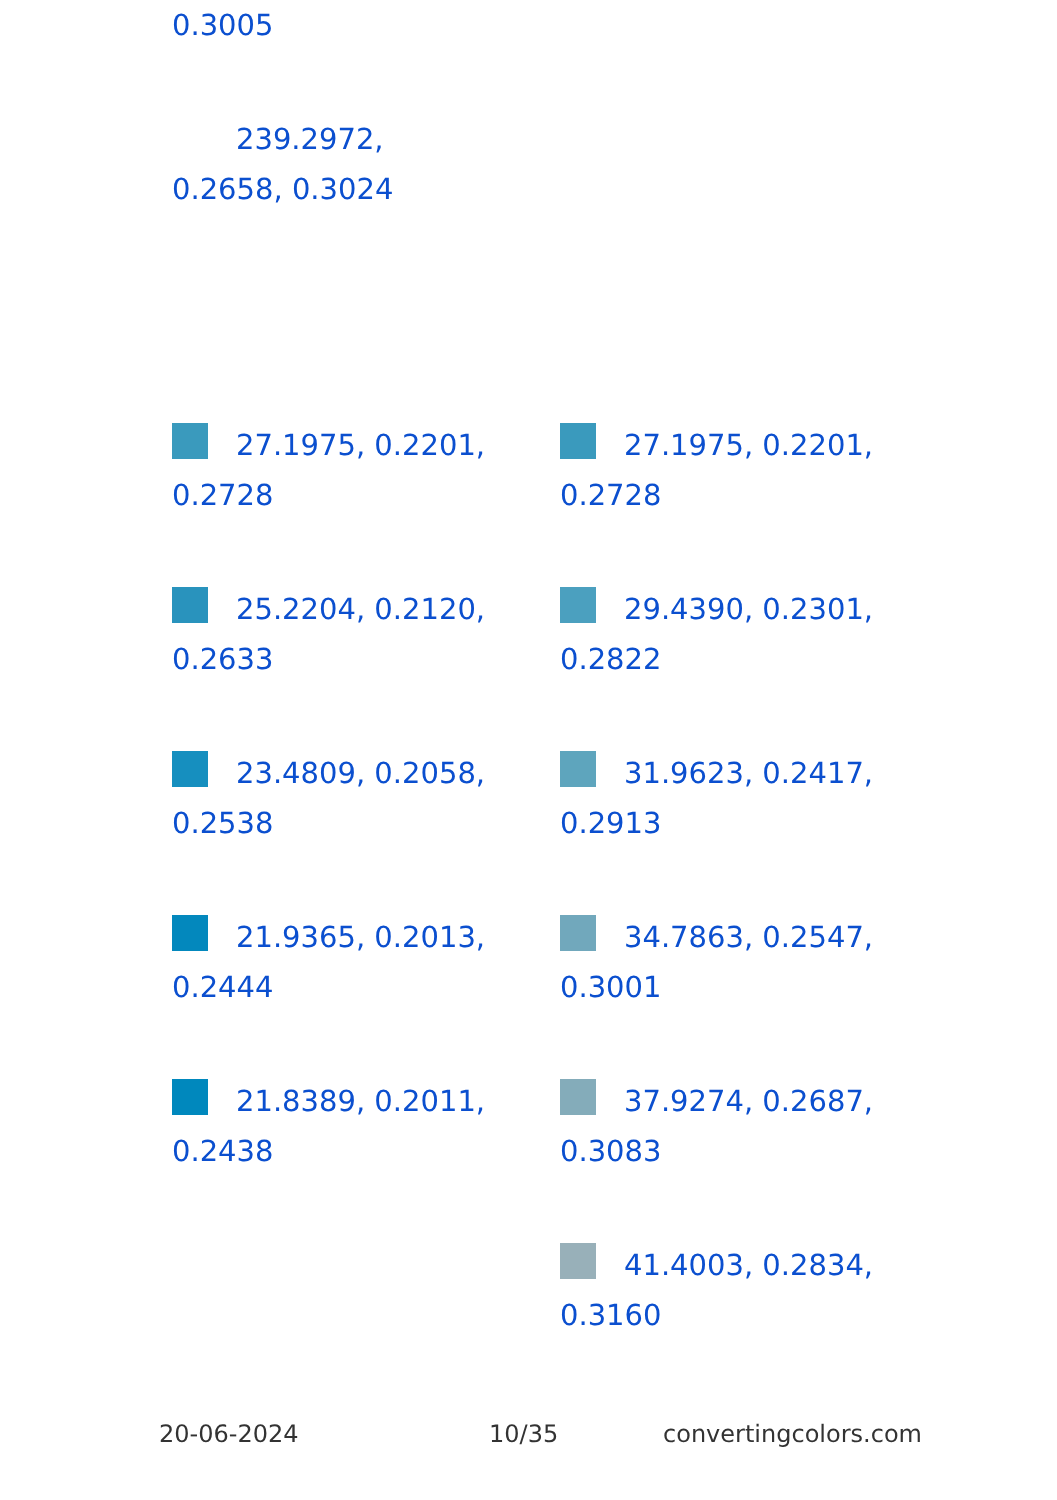0.3005
239.2972, 0.2658, 0.3024
27.1975, 0.2201, 0.2728
25.2204, 0.2120, 0.2633
23.4809, 0.2058, 0.2538
21.9365, 0.2013, 0.2444
21.8389, 0.2011, 0.2438
27.1975, 0.2201, 0.2728
29.4390, 0.2301, 0.2822
31.9623, 0.2417, 0.2913
34.7863, 0.2547, 0.3001
37.9274, 0.2687, 0.3083
41.4003, 0.2834, 0.3160
20-06-2024 10/35 convertingcolors.com